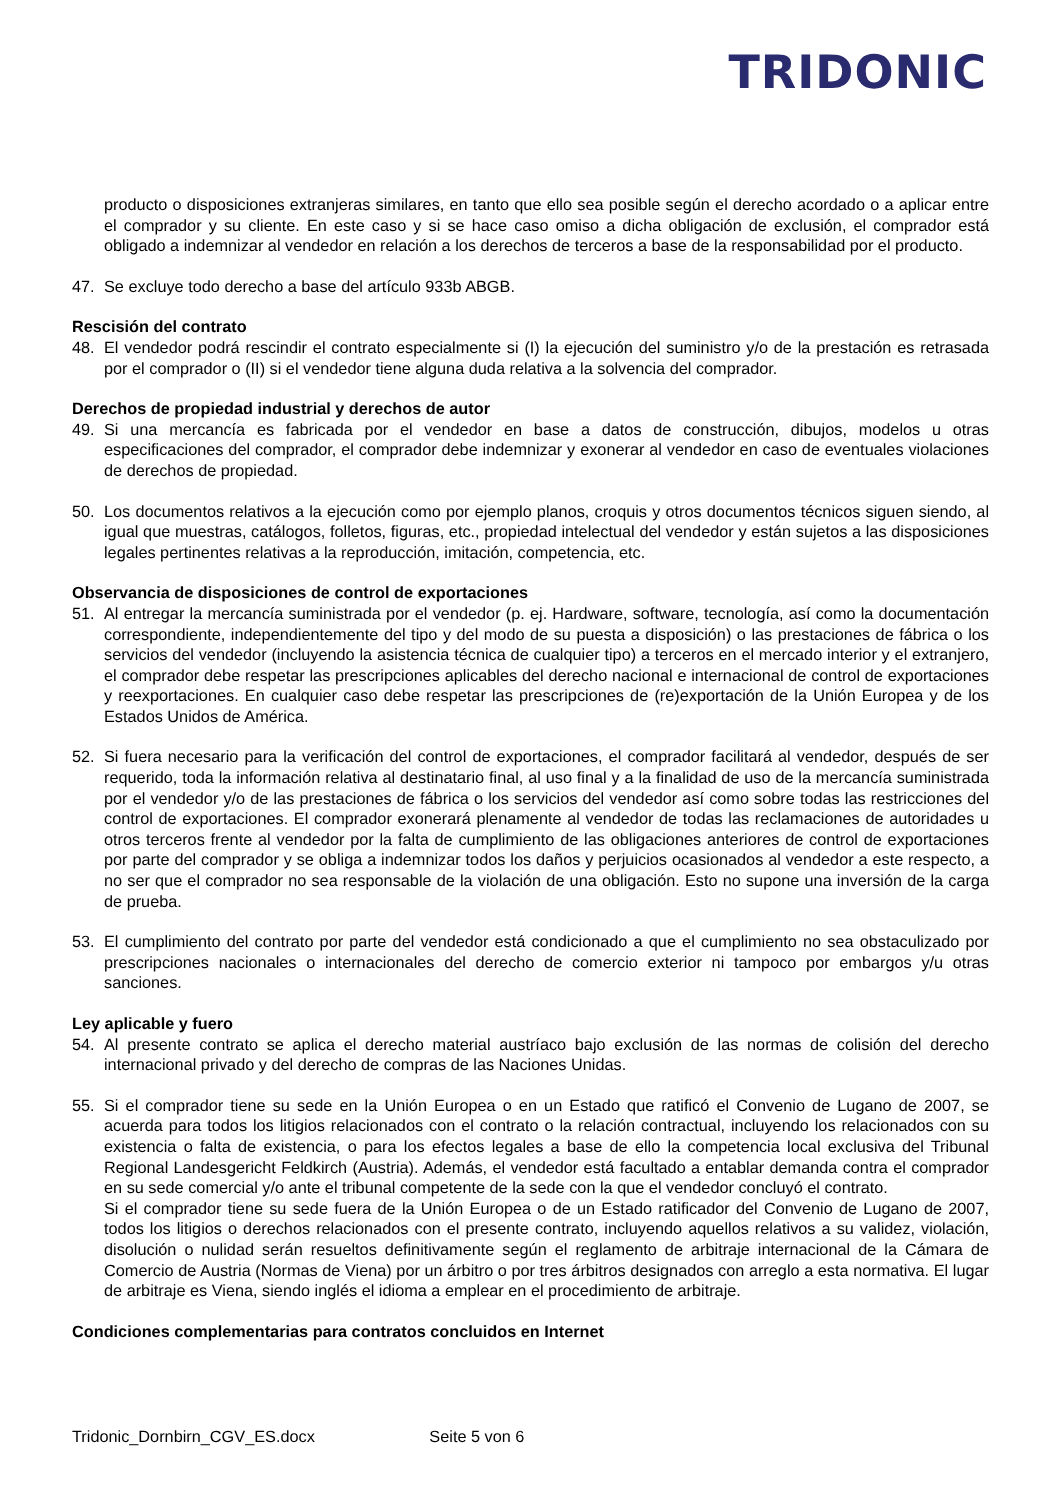TRIDONIC
producto o disposiciones extranjeras similares, en tanto que ello sea posible según el derecho acordado o a aplicar entre el comprador y su cliente. En este caso y si se hace caso omiso a dicha obligación de exclusión, el comprador está obligado a indemnizar al vendedor en relación a los derechos de terceros a base de la responsabilidad por el producto.
47. Se excluye todo derecho a base del artículo 933b ABGB.
Rescisión del contrato
48. El vendedor podrá rescindir el contrato especialmente si (I) la ejecución del suministro y/o de la prestación es retrasada por el comprador o (II) si el vendedor tiene alguna duda relativa a la solvencia del comprador.
Derechos de propiedad industrial y derechos de autor
49. Si una mercancía es fabricada por el vendedor en base a datos de construcción, dibujos, modelos u otras especificaciones del comprador, el comprador debe indemnizar y exonerar al vendedor en caso de eventuales violaciones de derechos de propiedad.
50. Los documentos relativos a la ejecución como por ejemplo planos, croquis y otros documentos técnicos siguen siendo, al igual que muestras, catálogos, folletos, figuras, etc., propiedad intelectual del vendedor y están sujetos a las disposiciones legales pertinentes relativas a la reproducción, imitación, competencia, etc.
Observancia de disposiciones de control de exportaciones
51. Al entregar la mercancía suministrada por el vendedor (p. ej. Hardware, software, tecnología, así como la documentación correspondiente, independientemente del tipo y del modo de su puesta a disposición) o las prestaciones de fábrica o los servicios del vendedor (incluyendo la asistencia técnica de cualquier tipo) a terceros en el mercado interior y el extranjero, el comprador debe respetar las prescripciones aplicables del derecho nacional e internacional de control de exportaciones y reexportaciones. En cualquier caso debe respetar las prescripciones de (re)exportación de la Unión Europea y de los Estados Unidos de América.
52. Si fuera necesario para la verificación del control de exportaciones, el comprador facilitará al vendedor, después de ser requerido, toda la información relativa al destinatario final, al uso final y a la finalidad de uso de la mercancía suministrada por el vendedor y/o de las prestaciones de fábrica o los servicios del vendedor así como sobre todas las restricciones del control de exportaciones. El comprador exonerará plenamente al vendedor de todas las reclamaciones de autoridades u otros terceros frente al vendedor por la falta de cumplimiento de las obligaciones anteriores de control de exportaciones por parte del comprador y se obliga a indemnizar todos los daños y perjuicios ocasionados al vendedor a este respecto, a no ser que el comprador no sea responsable de la violación de una obligación. Esto no supone una inversión de la carga de prueba.
53. El cumplimiento del contrato por parte del vendedor está condicionado a que el cumplimiento no sea obstaculizado por prescripciones nacionales o internacionales del derecho de comercio exterior ni tampoco por embargos y/u otras sanciones.
Ley aplicable y fuero
54. Al presente contrato se aplica el derecho material austríaco bajo exclusión de las normas de colisión del derecho internacional privado y del derecho de compras de las Naciones Unidas.
55. Si el comprador tiene su sede en la Unión Europea o en un Estado que ratificó el Convenio de Lugano de 2007, se acuerda para todos los litigios relacionados con el contrato o la relación contractual, incluyendo los relacionados con su existencia o falta de existencia, o para los efectos legales a base de ello la competencia local exclusiva del Tribunal Regional Landesgericht Feldkirch (Austria). Además, el vendedor está facultado a entablar demanda contra el comprador en su sede comercial y/o ante el tribunal competente de la sede con la que el vendedor concluyó el contrato.
Si el comprador tiene su sede fuera de la Unión Europea o de un Estado ratificador del Convenio de Lugano de 2007, todos los litigios o derechos relacionados con el presente contrato, incluyendo aquellos relativos a su validez, violación, disolución o nulidad serán resueltos definitivamente según el reglamento de arbitraje internacional de la Cámara de Comercio de Austria (Normas de Viena) por un árbitro o por tres árbitros designados con arreglo a esta normativa. El lugar de arbitraje es Viena, siendo inglés el idioma a emplear en el procedimiento de arbitraje.
Condiciones complementarias para contratos concluidos en Internet
Tridonic_Dornbirn_CGV_ES.docx Seite 5 von 6